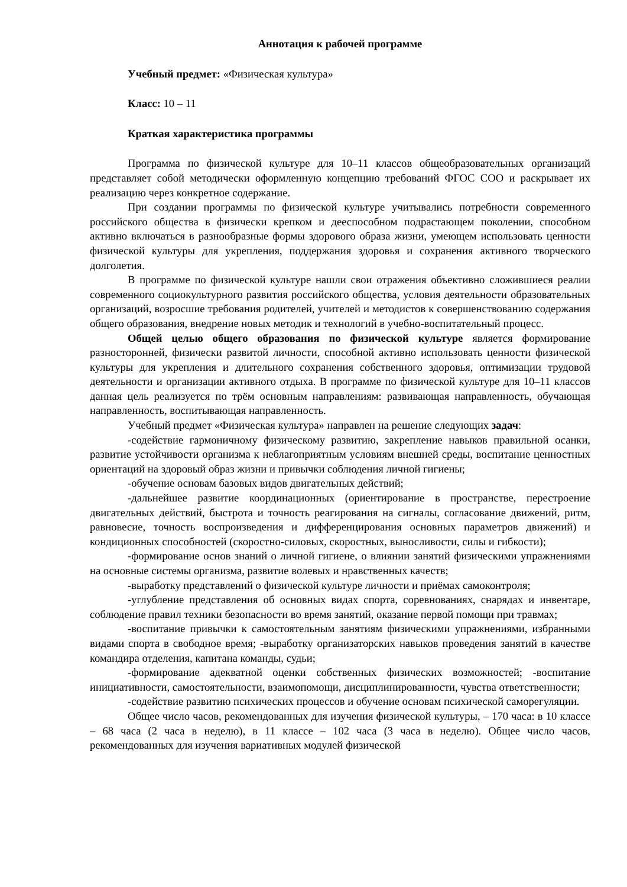Аннотация к рабочей программе
Учебный предмет: «Физическая культура»
Класс: 10 – 11
Краткая характеристика программы
Программа по физической культуре для 10–11 классов общеобразовательных организаций представляет собой методически оформленную концепцию требований ФГОС СОО и раскрывает их реализацию через конкретное содержание.
При создании программы по физической культуре учитывались потребности современного российского общества в физически крепком и дееспособном подрастающем поколении, способном активно включаться в разнообразные формы здорового образа жизни, умеющем использовать ценности физической культуры для укрепления, поддержания здоровья и сохранения активного творческого долголетия.
В программе по физической культуре нашли свои отражения объективно сложившиеся реалии современного социокультурного развития российского общества, условия деятельности образовательных организаций, возросшие требования родителей, учителей и методистов к совершенствованию содержания общего образования, внедрение новых методик и технологий в учебно-воспитательный процесс.
Общей целью общего образования по физической культуре является формирование разносторонней, физически развитой личности, способной активно использовать ценности физической культуры для укрепления и длительного сохранения собственного здоровья, оптимизации трудовой деятельности и организации активного отдыха. В программе по физической культуре для 10–11 классов данная цель реализуется по трём основным направлениям: развивающая направленность, обучающая направленность, воспитывающая направленность.
Учебный предмет «Физическая культура» направлен на решение следующих задач:
-содействие гармоничному физическому развитию, закрепление навыков правильной осанки, развитие устойчивости организма к неблагоприятным условиям внешней среды, воспитание ценностных ориентаций на здоровый образ жизни и привычки соблюдения личной гигиены;
-обучение основам базовых видов двигательных действий;
-дальнейшее развитие координационных (ориентирование в пространстве, перестроение двигательных действий, быстрота и точность реагирования на сигналы, согласование движений, ритм, равновесие, точность воспроизведения и дифференцирования основных параметров движений) и кондиционных способностей (скоростно-силовых, скоростных, выносливости, силы и гибкости);
-формирование основ знаний о личной гигиене, о влиянии занятий физическими упражнениями на основные системы организма, развитие волевых и нравственных качеств;
-выработку представлений о физической культуре личности и приёмах самоконтроля;
-углубление представления об основных видах спорта, соревнованиях, снарядах и инвентаре, соблюдение правил техники безопасности во время занятий, оказание первой помощи при травмах;
-воспитание привычки к самостоятельным занятиям физическими упражнениями, избранными видами спорта в свободное время; -выработку организаторских навыков проведения занятий в качестве командира отделения, капитана команды, судьи;
-формирование адекватной оценки собственных физических возможностей; -воспитание инициативности, самостоятельности, взаимопомощи, дисциплинированности, чувства ответственности;
-содействие развитию психических процессов и обучение основам психической саморегуляции.
Общее число часов, рекомендованных для изучения физической культуры, – 170 часа: в 10 классе – 68 часа (2 часа в неделю), в 11 классе – 102 часа (3 часа в неделю). Общее число часов, рекомендованных для изучения вариативных модулей физической